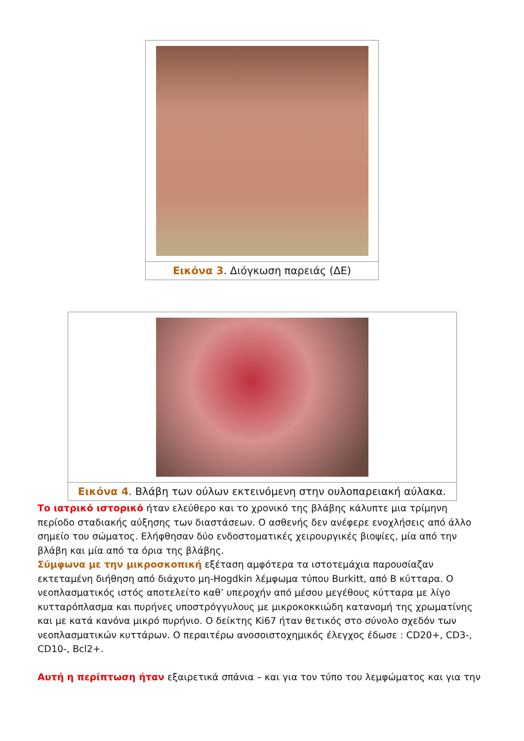Εικόνα 3. Διόγκωση παρειάς (ΔΕ)
Εικόνα 4. Βλάβη των ούλων εκτεινόμενη στην ουλοπαρειακή αύλακα.
Το ιατρικό ιστορικό ήταν ελεύθερο και το χρονικό της βλάβης κάλυπτε μια τρίμηνη περίοδο σταδιακής αύξησης των διαστάσεων. Ο ασθενής δεν ανέφερε ενοχλήσεις από άλλο σημείο του σώματος. Ελήφθησαν δύο ενδοστοματικές χειρουργικές βιοψίες, μία από την βλάβη και μία από τα όρια της βλάβης.
Σύμφωνα με την μικροσκοπική εξέταση αμφότερα τα ιστοτεμάχια παρουσίαζαν εκτεταμένη διήθηση από διάχυτο μη-Hogdkin λέμφωμα τύπου Burkitt, από Β κύτταρα. Ο νεοπλασματικός ιστός αποτελείτο καθ’ υπεροχήν από μέσου μεγέθους κύτταρα με λίγο κυτταρόπλασμα και πυρήνες υποστρόγγυλους με μικροκοκκιώδη κατανομή της χρωματίνης και με κατά κανόνα μικρό πυρήνιο. Ο δείκτης Ki67 ήταν θετικός στο σύνολο σχεδόν των νεοπλασματικών κυττάρων. Ο περαιτέρω ανοσοιστοχημικός έλεγχος έδωσε : CD20+, CD3-, CD10-, Bcl2+.
Αυτή η περίπτωση ήταν εξαιρετικά σπάνια – και για τον τύπο του λεμφώματος και για την